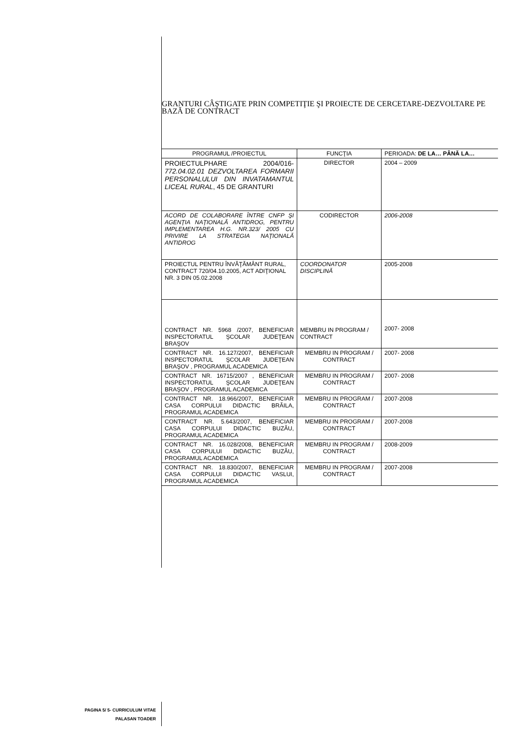GRANTURI CÂŞTIGATE PRIN COMPETIŢIE ŞI PROIECTE DE CERCETARE-DEZVOLTARE PE BAZĂ DE CONTRACT
| PROGRAMUL /PROIECTUL | FUNCŢIA | PERIOADA: DE LA… PÂNĂ LA… |
| --- | --- | --- |
| PROIECTULPHARE 2004/016- 772.04.02.01 DEZVOLTAREA FORMARII PERSONALULUI DIN INVATAMANTUL LICEAL RURAL , 45 DE GRANTURI | DIRECTOR | 2004 – 2009 |
| ACORD DE COLABORARE ÎNTRE CNFP ŞI AGENŢIA NAŢIONALĂ ANTIDROG, PENTRU IMPLEMENTAREA H.G. NR.323/ 2005 CU PRIVIRE LA STRATEGIA NAŢIONALĂ ANTIDROG | CODIRECTOR | 2006-2008 |
| PROIECTUL PENTRU ÎNVĂŢĂMÂNT RURAL, CONTRACT 720/04.10.2005, ACT ADIŢIONAL NR. 3 DIN 05.02.2008 | COORDONATOR DISCIPLINĂ | 2005-2008 |
| CONTRACT NR. 5968 /2007, BENEFICIAR INSPECTORATUL ŞCOLAR JUDEŢEAN BRAŞOV | MEMBRU IN PROGRAM / CONTRACT | 2007- 2008 |
| CONTRACT NR. 16.127/2007, BENEFICIAR INSPECTORATUL ŞCOLAR JUDEŢEAN BRAŞOV , PROGRAMUL ACADEMICA | MEMBRU IN PROGRAM / CONTRACT | 2007- 2008 |
| CONTRACT NR. 16715/2007 , BENEFICIAR INSPECTORATUL ŞCOLAR JUDEŢEAN BRAŞOV , PROGRAMUL ACADEMICA | MEMBRU IN PROGRAM / CONTRACT | 2007- 2008 |
| CONTRACT NR. 18.966/2007, BENEFICIAR CASA CORPULUI DIDACTIC BRĂILA, PROGRAMUL ACADEMICA | MEMBRU IN PROGRAM / CONTRACT | 2007-2008 |
| CONTRACT NR. 5.643/2007, BENEFICIAR CASA CORPULUI DIDACTIC BUZĂU, PROGRAMUL ACADEMICA | MEMBRU IN PROGRAM / CONTRACT | 2007-2008 |
| CONTRACT NR. 16.028/2008, BENEFICIAR CASA CORPULUI DIDACTIC BUZĂU, PROGRAMUL ACADEMICA | MEMBRU IN PROGRAM / CONTRACT | 2008-2009 |
| CONTRACT NR. 18.830/2007, BENEFICIAR CASA CORPULUI DIDACTIC VASLUI, PROGRAMUL ACADEMICA | MEMBRU IN PROGRAM / CONTRACT | 2007-2008 |
PAGINA 5/ 5- CURRICULUM VITAE
PALASAN TOADER